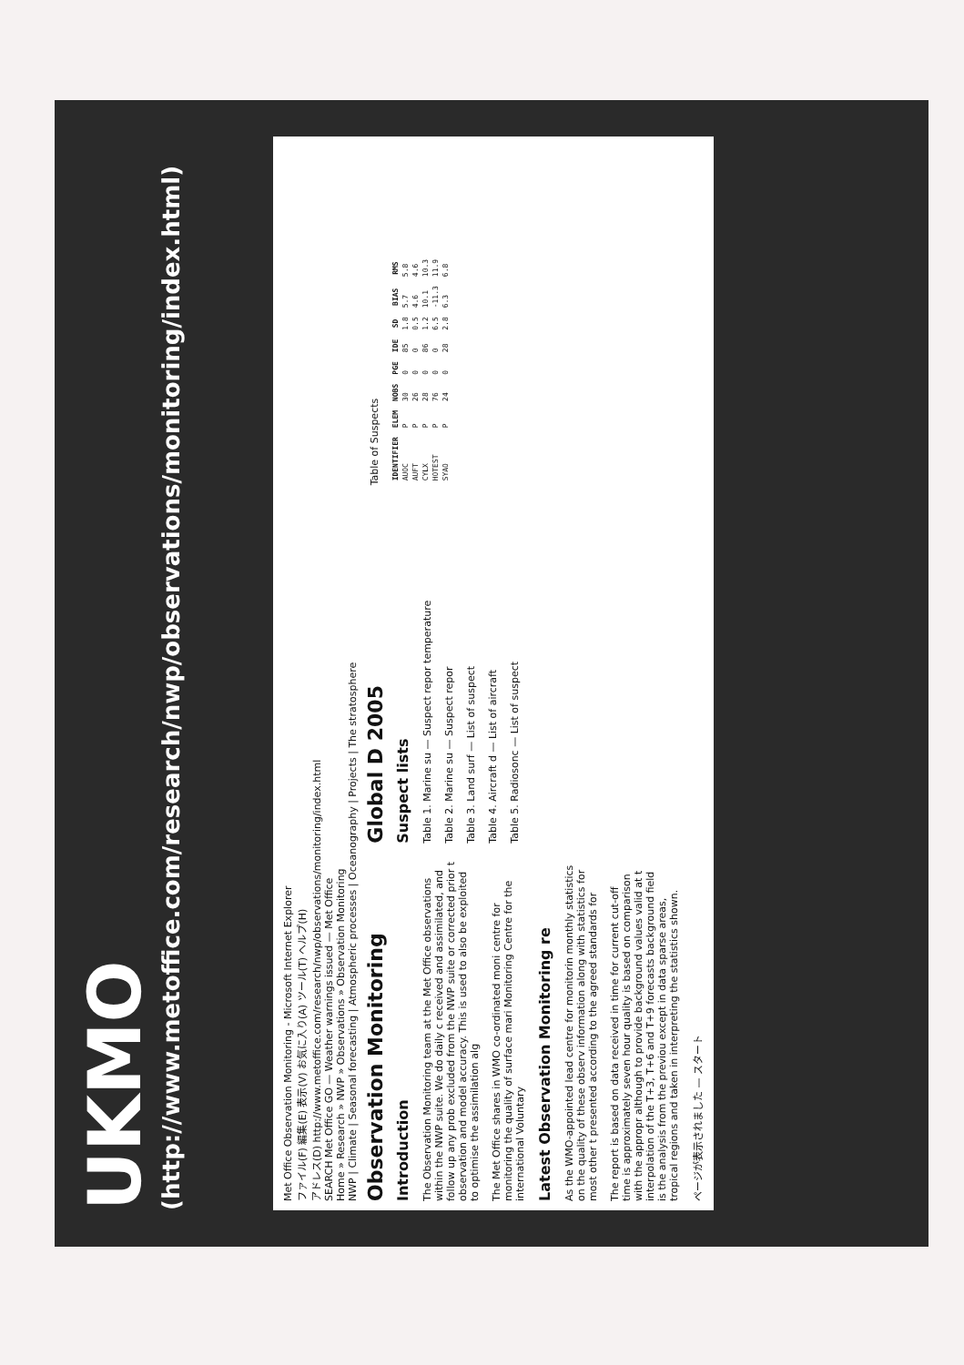UKMO
(http://www.metoffice.com/research/nwp/observations/monitoring/index.html)
Met Office Observation Monitoring - Microsoft Internet Explorer
ファイル(F) 編集(E) 表示(V) お気に入り(A) ツール(T) ヘルプ(H)
アドレス(D) http://www.metoffice.com/research/nwp/observations/monitoring/index.html
SEARCH Met Office GO — Weather warnings issued — Met Office
Home » Research » NWP » Observations » Observation Monitoring
NWP | Climate | Seasonal forecasting | Atmospheric processes | Oceanography | Projects | The stratosphere
Observation Monitoring
Introduction
The Observation Monitoring team at the Met Office observations within the NWP suite. We do daily c received and assimilated, and follow up any prob excluded from the NWP suite or corrected prior t observation and model accuracy. This is used to also be exploited to optimise the assimilation alg
The Met Office shares in WMO co-ordinated moni centre for monitoring the quality of surface mari Monitoring Centre for the international Voluntary
Latest Observation Monitoring re
As the WMO-appointed lead centre for monitorin monthly statistics on the quality of these observ information along with statistics for most other t presented according to the agreed standards for
The report is based on data received in time for current cut-off time is approximately seven hour quality is based on comparison with the appropr although to provide background values valid at t interpolation of the T+3, T+6 and T+9 forecasts background field is the analysis from the previou except in data sparse areas, tropical regions and taken in interpreting the statistics shown.
Global D 2005
Suspect lists
Table 1. Marine su — Suspect repor temperature
Table 2. Marine su — Suspect repor
Table 3. Land surf — List of suspect
Table 4. Aircraft d — List of aircraft
Table 5. Radiosonc — List of suspect
Table of Suspects
| IDENTIFIER | ELEM | NOBS | PGE | IDE | SD | BIAS | RMS |
| --- | --- | --- | --- | --- | --- | --- | --- |
| AUOC | P | 30 | 0 | 85 | 1.8 | 5.7 | 5.8 |
| AUFT | P | 26 | 0 | 0 | 0.5 | 4.6 | 4.6 |
| CYLX | P | 28 | 0 | 86 | 1.2 | 10.1 | 10.3 |
| HOTEST | P | 76 | 0 | 0 | 6.5 | -11.3 | 11.9 |
| SYAO | P | 24 | 0 | 28 | 2.8 | 6.3 | 6.8 |
ページが表示されました — スタート